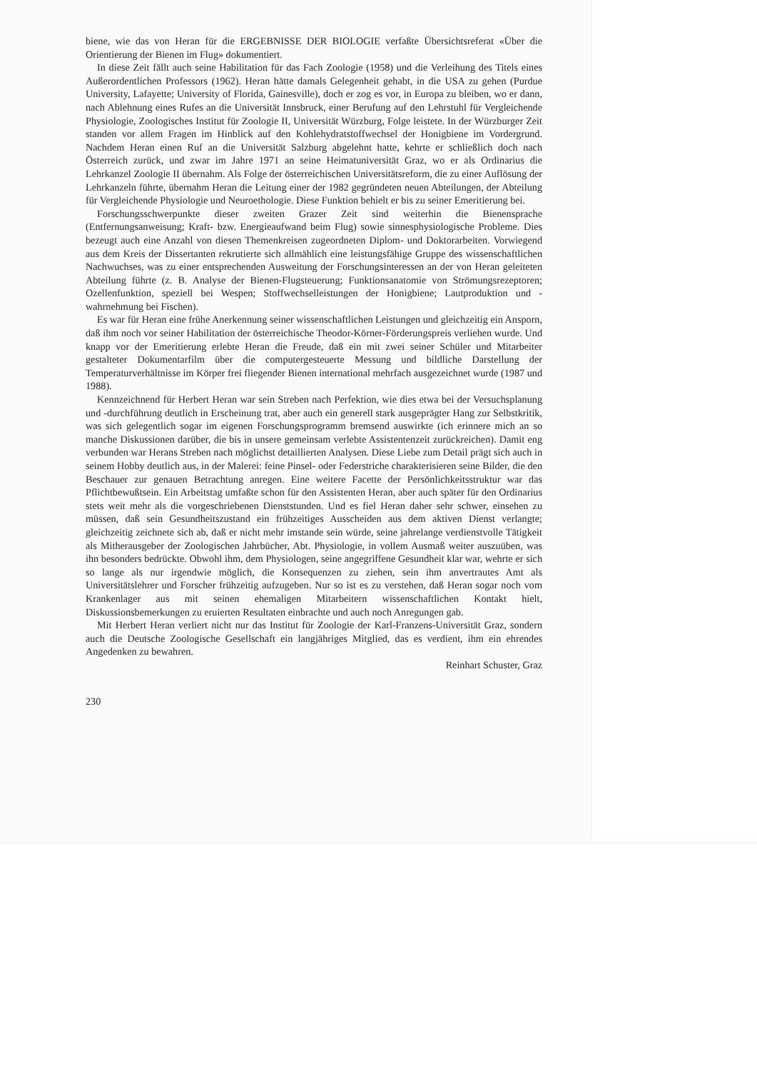biene, wie das von Heran für die ERGEBNISSE DER BIOLOGIE verfaßte Übersichtsreferat «Über die Orientierung der Bienen im Flug» dokumentiert.
In diese Zeit fällt auch seine Habilitation für das Fach Zoologie (1958) und die Verleihung des Titels eines Außerordentlichen Professors (1962). Heran hätte damals Gelegenheit gehabt, in die USA zu gehen (Purdue University, Lafayette; University of Florida, Gainesville), doch er zog es vor, in Europa zu bleiben, wo er dann, nach Ablehnung eines Rufes an die Universität Innsbruck, einer Berufung auf den Lehrstuhl für Vergleichende Physiologie, Zoologisches Institut für Zoologie II, Universität Würzburg, Folge leistete. In der Würzburger Zeit standen vor allem Fragen im Hinblick auf den Kohlehydratstoffwechsel der Honigbiene im Vordergrund. Nachdem Heran einen Ruf an die Universität Salzburg abgelehnt hatte, kehrte er schließlich doch nach Österreich zurück, und zwar im Jahre 1971 an seine Heimatuniversität Graz, wo er als Ordinarius die Lehrkanzel Zoologie II übernahm. Als Folge der österreichischen Universitätsreform, die zu einer Auflösung der Lehrkanzeln führte, übernahm Heran die Leitung einer der 1982 gegründeten neuen Abteilungen, der Abteilung für Vergleichende Physiologie und Neuroethologie. Diese Funktion behielt er bis zu seiner Emeritierung bei.
Forschungsschwerpunkte dieser zweiten Grazer Zeit sind weiterhin die Bienensprache (Entfernungsanweisung; Kraft- bzw. Energieaufwand beim Flug) sowie sinnesphysiologische Probleme. Dies bezeugt auch eine Anzahl von diesen Themenkreisen zugeordneten Diplom- und Doktorarbeiten. Vorwiegend aus dem Kreis der Dissertanten rekrutierte sich allmählich eine leistungsfähige Gruppe des wissenschaftlichen Nachwuchses, was zu einer entsprechenden Ausweitung der Forschungsinteressen an der von Heran geleiteten Abteilung führte (z. B. Analyse der Bienen-Flugsteuerung; Funktionsanatomie von Strömungsrezeptoren; Ozellenfunktion, speziell bei Wespen; Stoffwechselleistungen der Honigbiene; Lautproduktion und -wahrnehmung bei Fischen).
Es war für Heran eine frühe Anerkennung seiner wissenschaftlichen Leistungen und gleichzeitig ein Ansporn, daß ihm noch vor seiner Habilitation der österreichische Theodor-Körner-Förderungspreis verliehen wurde. Und knapp vor der Emeritierung erlebte Heran die Freude, daß ein mit zwei seiner Schüler und Mitarbeiter gestalteter Dokumentarfilm über die computergesteuerte Messung und bildliche Darstellung der Temperaturverhältnisse im Körper frei fliegender Bienen international mehrfach ausgezeichnet wurde (1987 und 1988).
Kennzeichnend für Herbert Heran war sein Streben nach Perfektion, wie dies etwa bei der Versuchsplanung und -durchführung deutlich in Erscheinung trat, aber auch ein generell stark ausgeprägter Hang zur Selbstkritik, was sich gelegentlich sogar im eigenen Forschungsprogramm bremsend auswirkte (ich erinnere mich an so manche Diskussionen darüber, die bis in unsere gemeinsam verlebte Assistentenzeit zurückreichen). Damit eng verbunden war Herans Streben nach möglichst detaillierten Analysen. Diese Liebe zum Detail prägt sich auch in seinem Hobby deutlich aus, in der Malerei: feine Pinsel- oder Federstriche charakterisieren seine Bilder, die den Beschauer zur genauen Betrachtung anregen. Eine weitere Facette der Persönlichkeitsstruktur war das Pflichtbewußtsein. Ein Arbeitstag umfaßte schon für den Assistenten Heran, aber auch später für den Ordinarius stets weit mehr als die vorgeschriebenen Dienststunden. Und es fiel Heran daher sehr schwer, einsehen zu müssen, daß sein Gesundheitszustand ein frühzeitiges Ausscheiden aus dem aktiven Dienst verlangte; gleichzeitig zeichnete sich ab, daß er nicht mehr imstande sein würde, seine jahrelange verdienstvolle Tätigkeit als Mitherausgeber der Zoologischen Jahrbücher, Abt. Physiologie, in vollem Ausmaß weiter auszuüben, was ihn besonders bedrückte. Obwohl ihm, dem Physiologen, seine angegriffene Gesundheit klar war, wehrte er sich so lange als nur irgendwie möglich, die Konsequenzen zu ziehen, sein ihm anvertrautes Amt als Universitätslehrer und Forscher frühzeitig aufzugeben. Nur so ist es zu verstehen, daß Heran sogar noch vom Krankenlager aus mit seinen ehemaligen Mitarbeitern wissenschaftlichen Kontakt hielt, Diskussionsbemerkungen zu eruierten Resultaten einbrachte und auch noch Anregungen gab.
Mit Herbert Heran verliert nicht nur das Institut für Zoologie der Karl-Franzens-Universität Graz, sondern auch die Deutsche Zoologische Gesellschaft ein langjähriges Mitglied, das es verdient, ihm ein ehrendes Angedenken zu bewahren.
Reinhart Schuster, Graz
230